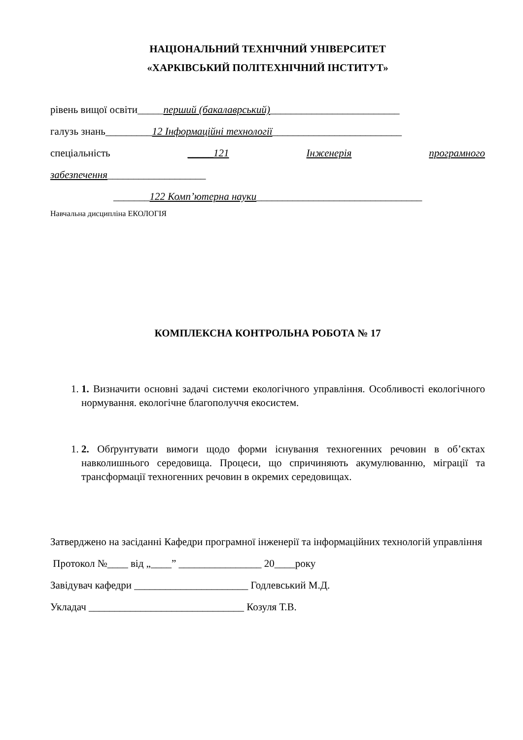НАЦІОНАЛЬНИЙ ТЕХНІЧНИЙ УНІВЕРСИТЕТ
«ХАРКІВСЬКИЙ ПОЛІТЕХНІЧНИЙ ІНСТИТУТ»
рівень вищої освіти_____перший (бакалаврський)_________________________
галузь знань_________12 Інформаційні технології_________________________
спеціальність _____121 Інженерія програмного
забезпечення___________________
_______122 Комп’ютерна науки________________________________
Навчальна дисципліна ЕКОЛОГІЯ
КОМПЛЕКСНА КОНТРОЛЬНА РОБОТА № 17
1. 1. Визначити основні задачі системи екологічного управління. Особливості екологічного нормування. екологічне благополуччя екосистем.
1. 2. Обґрунтувати вимоги щодо форми існування техногенних речовин в об’єктах навколишнього середовища. Процеси, що спричиняють акумулюванню, міграції та трансформації техногенних речовин в окремих середовищах.
Затверджено на засіданні Кафедри програмної інженерії та інформаційних технологій управління
Протокол №____ від „____” ________________ 20____року
Завідувач кафедри ______________________ Годлевський М.Д.
Укладач ______________________________ Козуля Т.В.